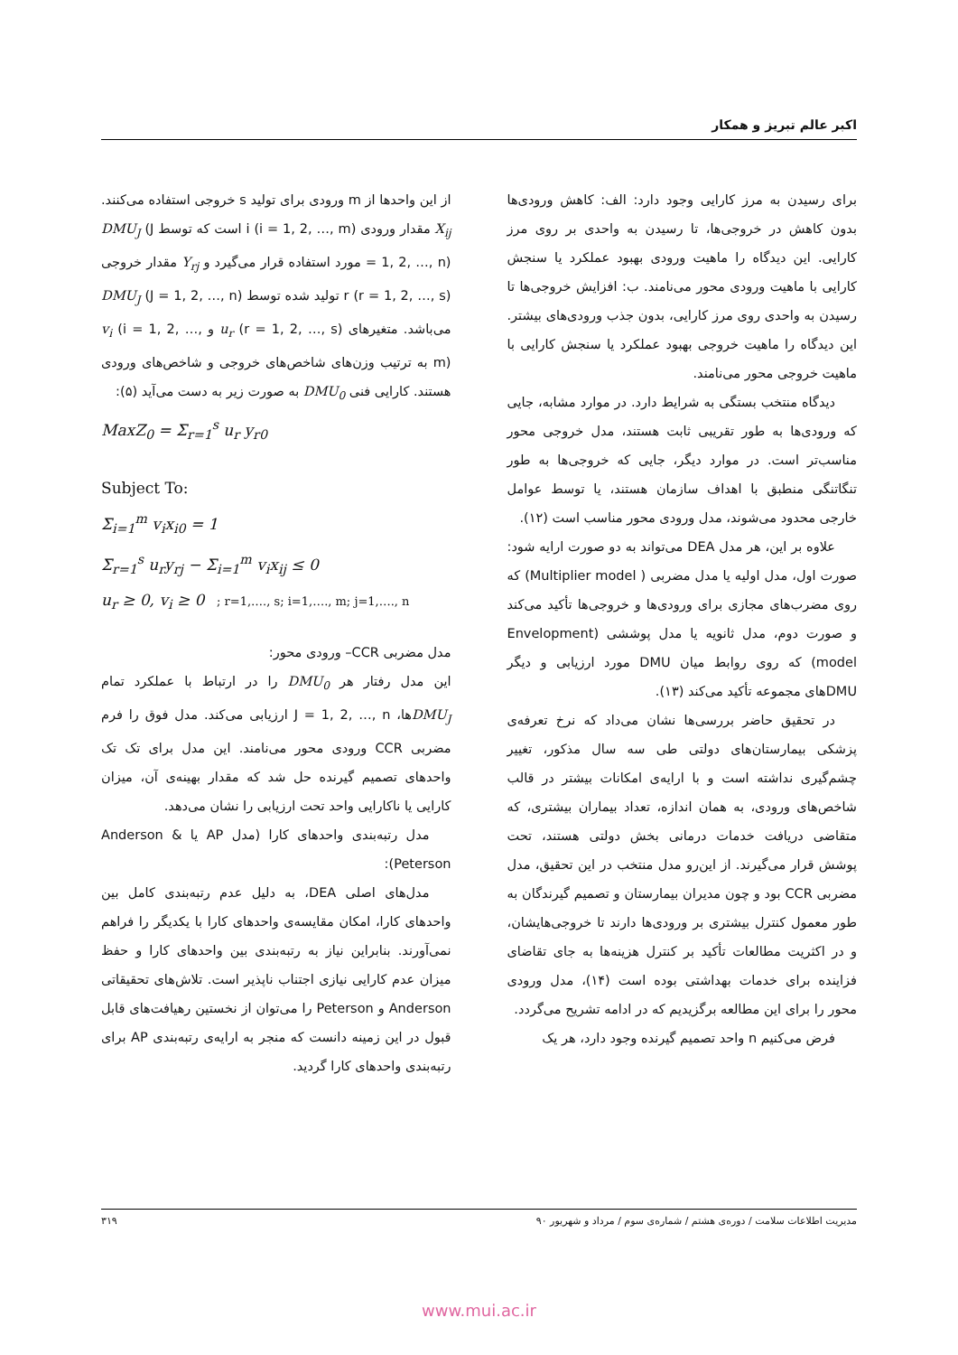اکبر عالم تبریز و همکار
برای رسیدن به مرز کارایی وجود دارد: الف: کاهش ورودی‌ها بدون کاهش در خروجی‌ها، تا رسیدن به واحدی بر روی مرز کارایی. این دیدگاه را ماهیت ورودی بهبود عملکرد یا سنجش کارایی با ماهیت ورودی محور می‌نامند. ب: افزایش خروجی‌ها تا رسیدن به واحدی روی مرز کارایی، بدون جذب ورودی‌های بیشتر. این دیدگاه را ماهیت خروجی بهبود عملکرد یا سنجش کارایی با ماهیت خروجی محور می‌نامند.
دیدگاه منتخب بستگی به شرایط دارد. در موارد مشابه، جایی که ورودی‌ها به طور تقریبی ثابت هستند، مدل خروجی محور مناسب‌تر است. در موارد دیگر، جایی که خروجی‌ها به طور تنگاتنگی منطبق با اهداف سازمان هستند، یا توسط عوامل خارجی محدود می‌شوند، مدل ورودی محور مناسب است (۱۲).
علاوه بر این، هر مدل DEA می‌تواند به دو صورت ارایه شود: صورت اول، مدل اولیه یا مدل مضربی ( Multiplier model) که روی مضرب‌های مجازی برای ورودی‌ها و خروجی‌ها تأکید می‌کند و صورت دوم، مدل ثانویه یا مدل پوششی (Envelopment model) که روی روابط میان DMU مورد ارزیابی و دیگر DMUهای مجموعه تأکید می‌کند (۱۳).
در تحقیق حاضر بررسی‌ها نشان می‌داد که نرخ تعرفه‌ی پزشکی بیمارستان‌های دولتی طی سه سال مذکور، تغییر چشم‌گیری نداشته است و با ارایه‌ی امکانات بیشتر در قالب شاخص‌های ورودی، به همان اندازه، تعداد بیماران بیشتری، که متقاضی دریافت خدمات درمانی بخش دولتی هستند، تحت پوشش قرار می‌گیرند. از این‌رو مدل منتخب در این تحقیق، مدل مضربی CCR بود و چون مدیران بیمارستان و تصمیم گیرندگان به طور معمول کنترل بیشتری بر ورودی‌ها دارند تا خروجی‌هایشان، و در اکثریت مطالعات تأکید بر کنترل هزینه‌ها به جای تقاضای فزاینده برای خدمات بهداشتی بوده است (۱۴)، مدل ورودی محور را برای این مطالعه برگزیدیم که در ادامه تشریح می‌گردد.
فرض می‌کنیم n واحد تصمیم گیرنده وجود دارد، هر یک
از این واحدها از m ورودی برای تولید s خروجی استفاده می‌کنند. X<sub>ij</sub> مقدار ورودی i (i = 1, 2, …, m) است که توسط DMU<sub>J</sub> (J = 1, 2, …, n) مورد استفاده قرار می‌گیرد و Y<sub>rj</sub> مقدار خروجی r (r = 1, 2, …, s) تولید شده توسط DMU<sub>J</sub> (J = 1, 2, …, n) می‌باشد. متغیرهای u<sub>r</sub> (r = 1, 2, …, s) و v<sub>i</sub> (i = 1, 2, …, m) به ترتیب وزن‌های شاخص‌های خروجی و شاخص‌های ورودی هستند. کارایی فنی DMU<sub>0</sub> به صورت زیر به دست می‌آید (۵):
MaxZ<sub>0</sub> = Σ<sub>r=1</sub><sup>s</sup> u<sub>r</sub> y<sub>r0</sub>
Subject To:
Σ<sub>i=1</sub><sup>m</sup> v<sub>i</sub>x<sub>i0</sub> = 1
Σ<sub>r=1</sub><sup>s</sup> u<sub>r</sub>y<sub>rj</sub> − Σ<sub>i=1</sub><sup>m</sup> v<sub>i</sub>x<sub>ij</sub> ≤ 0
u<sub>r</sub> ≥ 0, v<sub>i</sub> ≥ 0 ; r=1,…., s; i=1,…., m; j=1,…., n
مدل مضربی CCR– ورودی محور:
این مدل رفتار هر DMU<sub>0</sub> را در ارتباط با عملکرد تمام DMU<sub>J</sub>ها، J = 1, 2, …, n ارزیابی می‌کند. مدل فوق را فرم مضربی CCR ورودی محور می‌نامند. این مدل برای تک تک واحدهای تصمیم گیرنده حل شد که مقدار بهینه‌ی آن، میزان کارایی یا ناکارایی واحد تحت ارزیابی را نشان می‌دهد.
مدل رتبه‌بندی واحدهای کارا (مدل AP یا Anderson & Peterson):
مدل‌های اصلی DEA، به دلیل عدم رتبه‌بندی کامل بین واحدهای کارا، امکان مقایسه‌ی واحدهای کارا با یکدیگر را فراهم نمی‌آورند. بنابراین نیاز به رتبه‌بندی بین واحدهای کارا و حفظ میزان عدم کارایی نیازی اجتناب ناپذیر است. تلاش‌های تحقیقاتی Anderson و Peterson را می‌توان از نخستین رهیافت‌های قابل قبول در این زمینه دانست که منجر به ارایه‌ی رتبه‌بندی AP برای رتبه‌بندی واحدهای کارا گردید.
مدیریت اطلاعات سلامت / دوره‌ی هشتم / شماره‌ی سوم / مرداد و شهریور ۹۰ ۳۱۹
www.mui.ac.ir